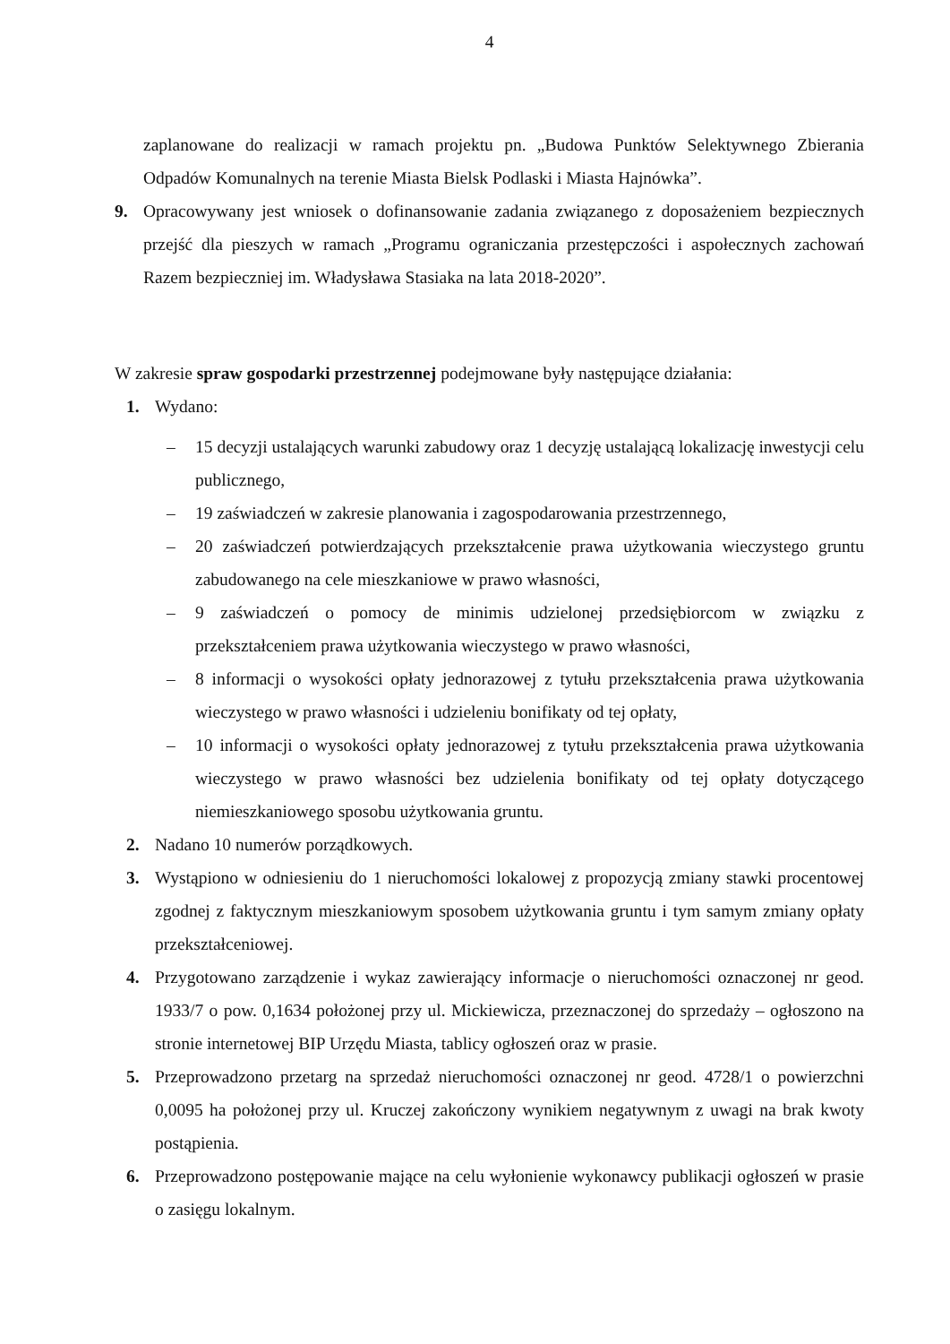4
zaplanowane do realizacji w ramach projektu pn. „Budowa Punktów Selektywnego Zbierania Odpadów Komunalnych na terenie Miasta Bielsk Podlaski i Miasta Hajnówka”.
9. Opracowywany jest wniosek o dofinansowanie zadania związanego z doposażeniem bezpiecznych przejść dla pieszych w ramach „Programu ograniczania przestępczości i aspołecznych zachowań Razem bezpieczniej im. Władysława Stasiaka na lata 2018-2020”.
W zakresie spraw gospodarki przestrzennej podejmowane były następujące działania:
1. Wydano:
– 15 decyzji ustalających warunki zabudowy oraz 1 decyzję ustalającą lokalizację inwestycji celu publicznego,
– 19 zaświadczeń w zakresie planowania i zagospodarowania przestrzennego,
– 20 zaświadczeń potwierdzających przekształcenie prawa użytkowania wieczystego gruntu zabudowanego na cele mieszkaniowe w prawo własności,
– 9 zaświadczeń o pomocy de minimis udzielonej przedsiębiorcom w związku z przekształceniem prawa użytkowania wieczystego w prawo własności,
– 8 informacji o wysokości opłaty jednorazowej z tytułu przekształcenia prawa użytkowania wieczystego w prawo własności i udzieleniu bonifikaty od tej opłaty,
– 10 informacji o wysokości opłaty jednorazowej z tytułu przekształcenia prawa użytkowania wieczystego w prawo własności bez udzielenia bonifikaty od tej opłaty dotyczącego niemieszkaniowego sposobu użytkowania gruntu.
2. Nadano 10 numerów porządkowych.
3. Wystąpiono w odniesieniu do 1 nieruchomości lokalowej z propozycją zmiany stawki procentowej zgodnej z faktycznym mieszkaniowym sposobem użytkowania gruntu i tym samym zmiany opłaty przekształceniowej.
4. Przygotowano zarządzenie i wykaz zawierający informacje o nieruchomości oznaczonej nr geod. 1933/7 o pow. 0,1634 położonej przy ul. Mickiewicza, przeznaczonej do sprzedaży – ogłoszono na stronie internetowej BIP Urzędu Miasta, tablicy ogłoszeń oraz w prasie.
5. Przeprowadzono przetarg na sprzedaż nieruchomości oznaczonej nr geod. 4728/1 o powierzchni 0,0095 ha położonej przy ul. Kruczej zakończony wynikiem negatywnym z uwagi na brak kwoty postąpienia.
6. Przeprowadzono postępowanie mające na celu wyłonienie wykonawcy publikacji ogłoszeń w prasie o zasięgu lokalnym.